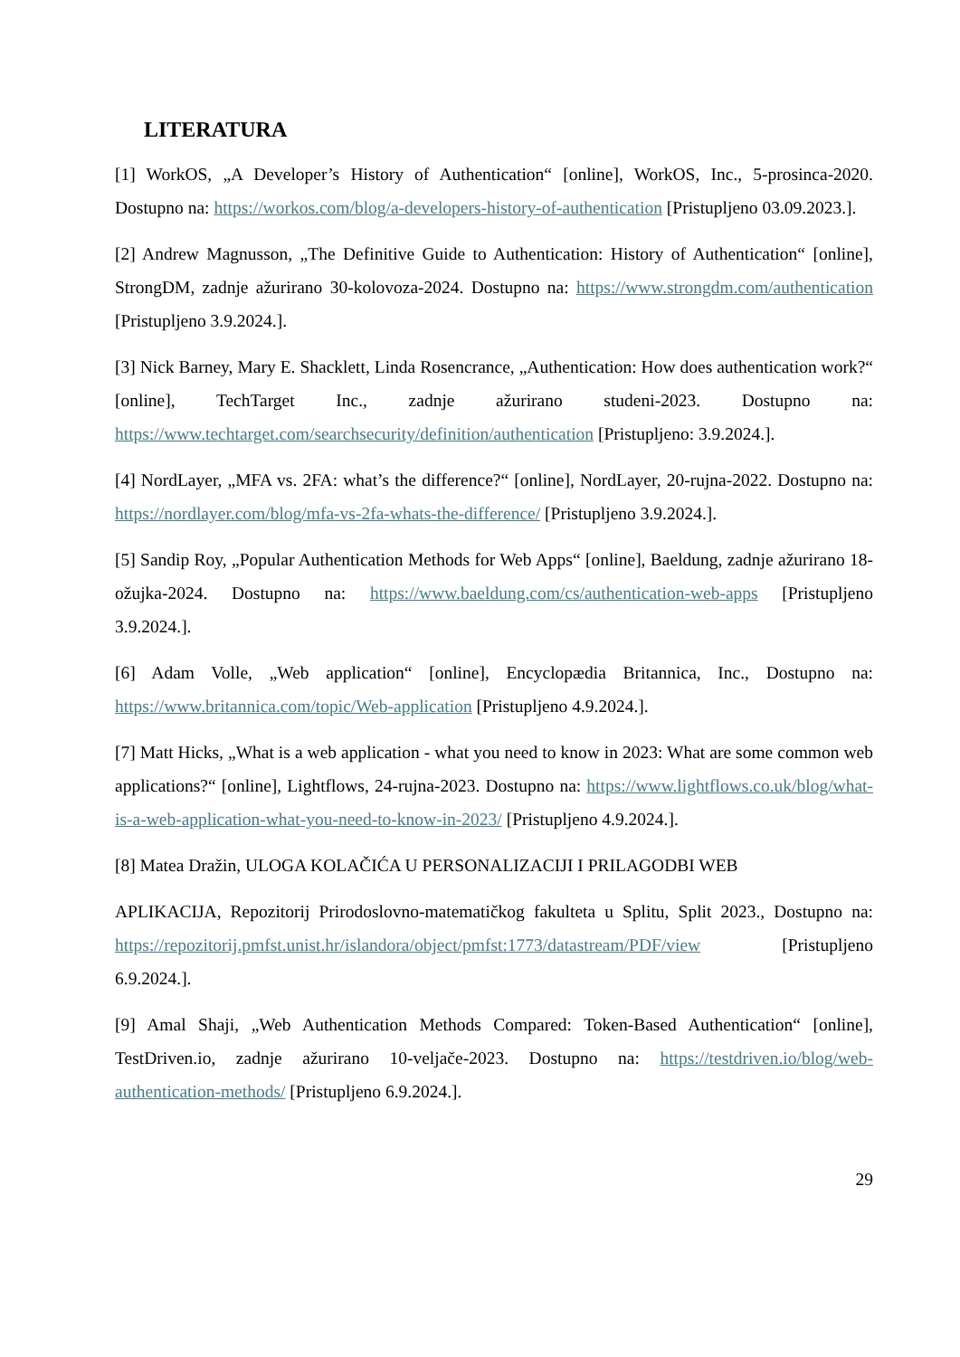LITERATURA
[1] WorkOS, „A Developer’s History of Authentication“ [online], WorkOS, Inc., 5-prosinca-2020. Dostupno na: https://workos.com/blog/a-developers-history-of-authentication [Pristupljeno 03.09.2023.].
[2] Andrew Magnusson, „The Definitive Guide to Authentication: History of Authentication“ [online], StrongDM, zadnje ažurirano 30-kolovoza-2024. Dostupno na: https://www.strongdm.com/authentication [Pristupljeno 3.9.2024.].
[3] Nick Barney, Mary E. Shacklett, Linda Rosencrance, „Authentication: How does authentication work?“ [online], TechTarget Inc., zadnje ažurirano studeni-2023. Dostupno na: https://www.techtarget.com/searchsecurity/definition/authentication [Pristupljeno: 3.9.2024.].
[4] NordLayer, „MFA vs. 2FA: what’s the difference?“ [online], NordLayer, 20-rujna-2022. Dostupno na: https://nordlayer.com/blog/mfa-vs-2fa-whats-the-difference/ [Pristupljeno 3.9.2024.].
[5] Sandip Roy, „Popular Authentication Methods for Web Apps“ [online], Baeldung, zadnje ažurirano 18-ožujka-2024. Dostupno na: https://www.baeldung.com/cs/authentication-web-apps [Pristupljeno 3.9.2024.].
[6] Adam Volle, „Web application“ [online], Encyclopædia Britannica, Inc., Dostupno na: https://www.britannica.com/topic/Web-application [Pristupljeno 4.9.2024.].
[7] Matt Hicks, „What is a web application - what you need to know in 2023: What are some common web applications?“ [online], Lightflows, 24-rujna-2023. Dostupno na: https://www.lightflows.co.uk/blog/what-is-a-web-application-what-you-need-to-know-in-2023/ [Pristupljeno 4.9.2024.].
[8] Matea Dražin, ULOGA KOLAČIĆA U PERSONALIZACIJI I PRILAGODBI WEB
APLIKACIJA, Repozitorij Prirodoslovno-matematičkog fakulteta u Splitu, Split 2023., Dostupno na: https://repozitorij.pmfst.unist.hr/islandora/object/pmfst:1773/datastream/PDF/view [Pristupljeno 6.9.2024.].
[9] Amal Shaji, „Web Authentication Methods Compared: Token-Based Authentication“ [online], TestDriven.io, zadnje ažurirano 10-veljače-2023. Dostupno na: https://testdriven.io/blog/web-authentication-methods/ [Pristupljeno 6.9.2024.].
29